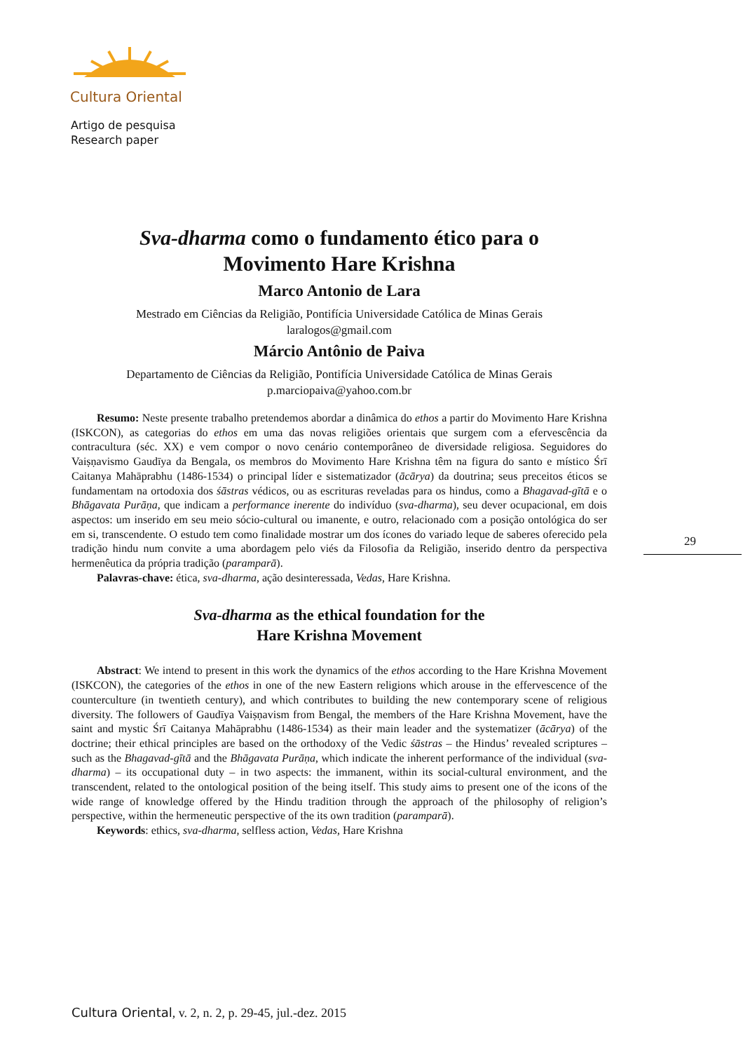Cultura Oriental
Artigo de pesquisa
Research paper
Sva-dharma como o fundamento ético para o
Movimento Hare Krishna
Marco Antonio de Lara
Mestrado em Ciências da Religião, Pontifícia Universidade Católica de Minas Gerais
laralogos@gmail.com
Márcio Antônio de Paiva
Departamento de Ciências da Religião, Pontifícia Universidade Católica de Minas Gerais
p.marciopaiva@yahoo.com.br
Resumo: Neste presente trabalho pretendemos abordar a dinâmica do ethos a partir do Movimento Hare Krishna (ISKCON), as categorias do ethos em uma das novas religiões orientais que surgem com a efervescência da contracultura (séc. XX) e vem compor o novo cenário contemporâneo de diversidade religiosa. Seguidores do Vaiṣṇavismo Gaudīya da Bengala, os membros do Movimento Hare Krishna têm na figura do santo e místico Śrī Caitanya Mahāprabhu (1486-1534) o principal líder e sistematizador (ācārya) da doutrina; seus preceitos éticos se fundamentam na ortodoxia dos śāstras védicos, ou as escrituras reveladas para os hindus, como a Bhagavad-gītā e o Bhāgavata Purāṇa, que indicam a performance inerente do indivíduo (sva-dharma), seu dever ocupacional, em dois aspectos: um inserido em seu meio sócio-cultural ou imanente, e outro, relacionado com a posição ontológica do ser em si, transcendente. O estudo tem como finalidade mostrar um dos ícones do variado leque de saberes oferecido pela tradição hindu num convite a uma abordagem pelo viés da Filosofia da Religião, inserido dentro da perspectiva hermenêutica da própria tradição (paramparā).
Palavras-chave: ética, sva-dharma, ação desinteressada, Vedas, Hare Krishna.
Sva-dharma as the ethical foundation for the
Hare Krishna Movement
Abstract: We intend to present in this work the dynamics of the ethos according to the Hare Krishna Movement (ISKCON), the categories of the ethos in one of the new Eastern religions which arouse in the effervescence of the counterculture (in twentieth century), and which contributes to building the new contemporary scene of religious diversity. The followers of Gaudīya Vaiṣṇavism from Bengal, the members of the Hare Krishna Movement, have the saint and mystic Śrī Caitanya Mahāprabhu (1486-1534) as their main leader and the systematizer (ācārya) of the doctrine; their ethical principles are based on the orthodoxy of the Vedic śāstras – the Hindus’ revealed scriptures – such as the Bhagavad-gītā and the Bhāgavata Purāṇa, which indicate the inherent performance of the individual (sva-dharma) – its occupational duty – in two aspects: the immanent, within its social-cultural environment, and the transcendent, related to the ontological position of the being itself. This study aims to present one of the icons of the wide range of knowledge offered by the Hindu tradition through the approach of the philosophy of religion’s perspective, within the hermeneutic perspective of the its own tradition (paramparā).
Keywords: ethics, sva-dharma, selfless action, Vedas, Hare Krishna
29
Cultura Oriental, v. 2, n. 2, p. 29-45, jul.-dez. 2015